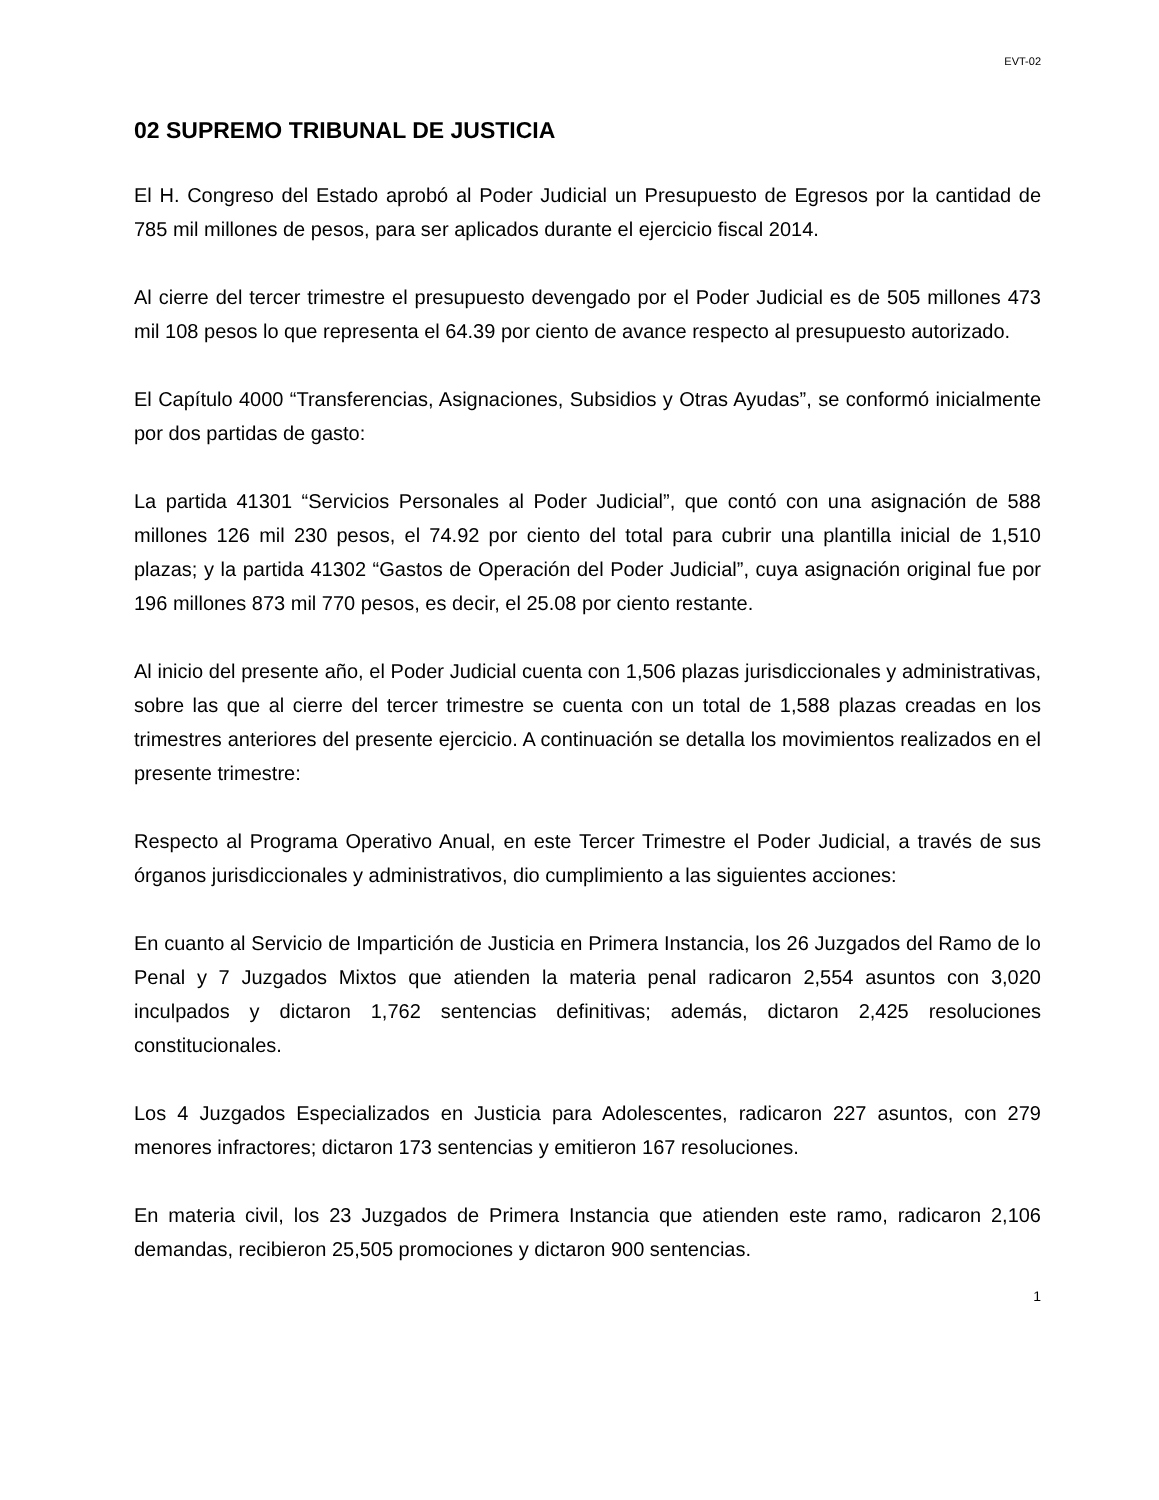EVT-02
02 SUPREMO TRIBUNAL DE JUSTICIA
El H. Congreso del Estado aprobó al Poder Judicial un Presupuesto de Egresos por la cantidad de 785 mil millones de pesos, para ser aplicados durante el ejercicio fiscal 2014.
Al cierre del tercer trimestre el presupuesto devengado por el Poder Judicial es de 505 millones 473 mil 108 pesos lo que representa el 64.39 por ciento de avance respecto al presupuesto autorizado.
El Capítulo 4000 “Transferencias, Asignaciones, Subsidios y Otras Ayudas”, se conformó inicialmente por dos partidas de gasto:
La partida 41301 “Servicios Personales al Poder Judicial”, que contó con una asignación de 588 millones 126 mil 230 pesos, el 74.92 por ciento del total para cubrir una plantilla inicial de 1,510 plazas; y la partida 41302 “Gastos de Operación del Poder Judicial”, cuya asignación original fue por 196 millones 873 mil 770 pesos, es decir, el 25.08 por ciento restante.
Al inicio del presente año, el Poder Judicial cuenta con 1,506 plazas jurisdiccionales y administrativas, sobre las que al cierre del tercer trimestre se cuenta con un total de 1,588 plazas creadas en los trimestres anteriores del presente ejercicio. A continuación se detalla los movimientos realizados en el presente trimestre:
Respecto al Programa Operativo Anual, en este Tercer Trimestre el Poder Judicial, a través de sus órganos jurisdiccionales y administrativos, dio cumplimiento a las siguientes acciones:
En cuanto al Servicio de Impartición de Justicia en Primera Instancia, los 26 Juzgados del Ramo de lo Penal y 7 Juzgados Mixtos que atienden la materia penal radicaron 2,554 asuntos con 3,020 inculpados y dictaron 1,762 sentencias definitivas; además, dictaron 2,425 resoluciones constitucionales.
Los 4 Juzgados Especializados en Justicia para Adolescentes, radicaron 227 asuntos, con 279 menores infractores; dictaron 173 sentencias y emitieron 167 resoluciones.
En materia civil, los 23 Juzgados de Primera Instancia que atienden este ramo, radicaron 2,106 demandas, recibieron 25,505 promociones y dictaron 900 sentencias.
1